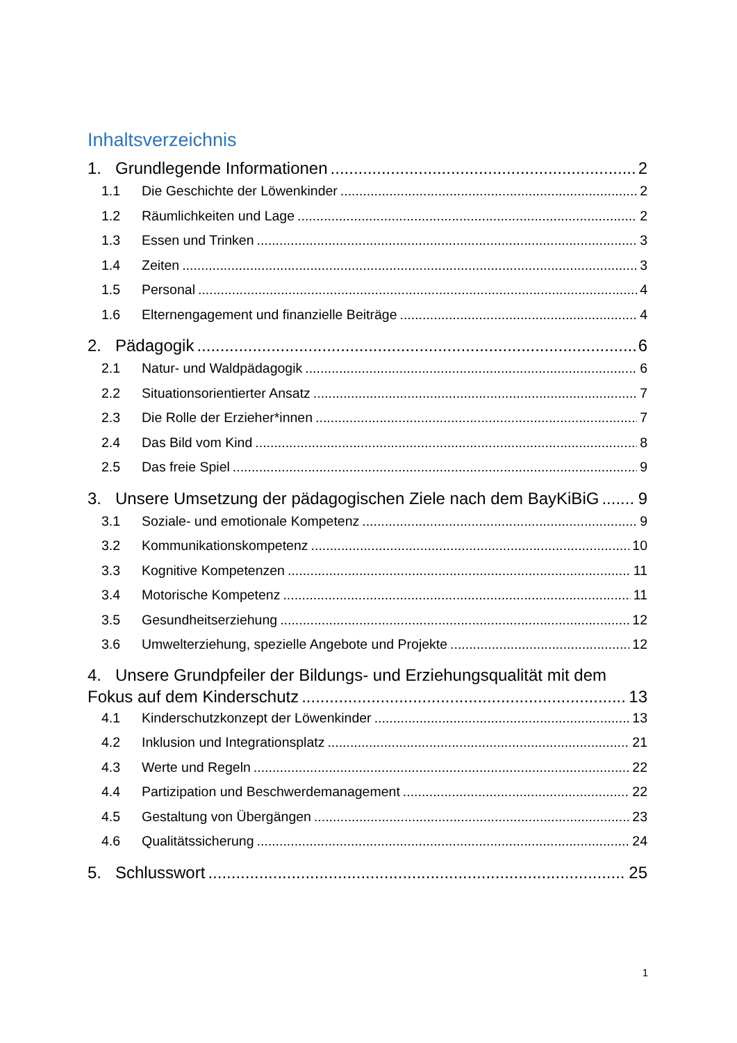Inhaltsverzeichnis
1. Grundlegende Informationen 2
1.1 Die Geschichte der Löwenkinder 2
1.2 Räumlichkeiten und Lage 2
1.3 Essen und Trinken 3
1.4 Zeiten 3
1.5 Personal 4
1.6 Elternengagement und finanzielle Beiträge 4
2. Pädagogik 6
2.1 Natur- und Waldpädagogik 6
2.2 Situationsorientierter Ansatz 7
2.3 Die Rolle der Erzieher*innen 7
2.4 Das Bild vom Kind 8
2.5 Das freie Spiel 9
3. Unsere Umsetzung der pädagogischen Ziele nach dem BayKiBiG 9
3.1 Soziale- und emotionale Kompetenz 9
3.2 Kommunikationskompetenz 10
3.3 Kognitive Kompetenzen 11
3.4 Motorische Kompetenz 11
3.5 Gesundheitserziehung 12
3.6 Umwelterziehung, spezielle Angebote und Projekte 12
4. Unsere Grundpfeiler der Bildungs- und Erziehungsqualität mit dem
Fokus auf dem Kinderschutz 13
4.1 Kinderschutzkonzept der Löwenkinder 13
4.2 Inklusion und Integrationsplatz 21
4.3 Werte und Regeln 22
4.4 Partizipation und Beschwerdemanagement 22
4.5 Gestaltung von Übergängen 23
4.6 Qualitätssicherung 24
5. Schlusswort 25
1